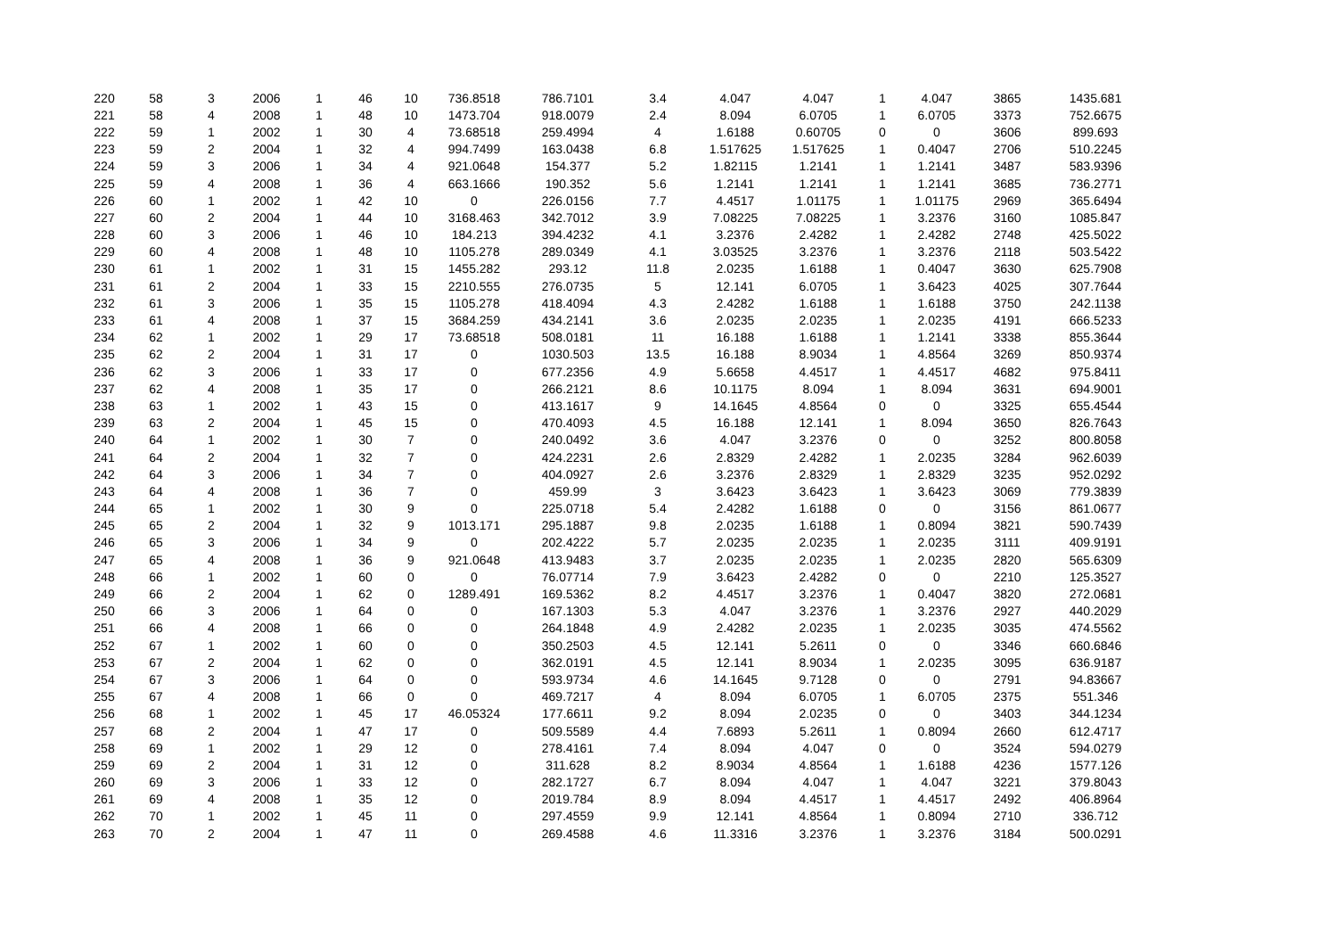| 220 | 58 | 3 | 2006 | 1 | 46 | 10 | 736.8518 | 786.7101 | 3.4 | 4.047 | 4.047 | 1 | 4.047 | 3865 | 1435.681 |
| 221 | 58 | 4 | 2008 | 1 | 48 | 10 | 1473.704 | 918.0079 | 2.4 | 8.094 | 6.0705 | 1 | 6.0705 | 3373 | 752.6675 |
| 222 | 59 | 1 | 2002 | 1 | 30 | 4 | 73.68518 | 259.4994 | 4 | 1.6188 | 0.60705 | 0 | 0 | 3606 | 899.693 |
| 223 | 59 | 2 | 2004 | 1 | 32 | 4 | 994.7499 | 163.0438 | 6.8 | 1.517625 | 1.517625 | 1 | 0.4047 | 2706 | 510.2245 |
| 224 | 59 | 3 | 2006 | 1 | 34 | 4 | 921.0648 | 154.377 | 5.2 | 1.82115 | 1.2141 | 1 | 1.2141 | 3487 | 583.9396 |
| 225 | 59 | 4 | 2008 | 1 | 36 | 4 | 663.1666 | 190.352 | 5.6 | 1.2141 | 1.2141 | 1 | 1.2141 | 3685 | 736.2771 |
| 226 | 60 | 1 | 2002 | 1 | 42 | 10 | 0 | 226.0156 | 7.7 | 4.4517 | 1.01175 | 1 | 1.01175 | 2969 | 365.6494 |
| 227 | 60 | 2 | 2004 | 1 | 44 | 10 | 3168.463 | 342.7012 | 3.9 | 7.08225 | 7.08225 | 1 | 3.2376 | 3160 | 1085.847 |
| 228 | 60 | 3 | 2006 | 1 | 46 | 10 | 184.213 | 394.4232 | 4.1 | 3.2376 | 2.4282 | 1 | 2.4282 | 2748 | 425.5022 |
| 229 | 60 | 4 | 2008 | 1 | 48 | 10 | 1105.278 | 289.0349 | 4.1 | 3.03525 | 3.2376 | 1 | 3.2376 | 2118 | 503.5422 |
| 230 | 61 | 1 | 2002 | 1 | 31 | 15 | 1455.282 | 293.12 | 11.8 | 2.0235 | 1.6188 | 1 | 0.4047 | 3630 | 625.7908 |
| 231 | 61 | 2 | 2004 | 1 | 33 | 15 | 2210.555 | 276.0735 | 5 | 12.141 | 6.0705 | 1 | 3.6423 | 4025 | 307.7644 |
| 232 | 61 | 3 | 2006 | 1 | 35 | 15 | 1105.278 | 418.4094 | 4.3 | 2.4282 | 1.6188 | 1 | 1.6188 | 3750 | 242.1138 |
| 233 | 61 | 4 | 2008 | 1 | 37 | 15 | 3684.259 | 434.2141 | 3.6 | 2.0235 | 2.0235 | 1 | 2.0235 | 4191 | 666.5233 |
| 234 | 62 | 1 | 2002 | 1 | 29 | 17 | 73.68518 | 508.0181 | 11 | 16.188 | 1.6188 | 1 | 1.2141 | 3338 | 855.3644 |
| 235 | 62 | 2 | 2004 | 1 | 31 | 17 | 0 | 1030.503 | 13.5 | 16.188 | 8.9034 | 1 | 4.8564 | 3269 | 850.9374 |
| 236 | 62 | 3 | 2006 | 1 | 33 | 17 | 0 | 677.2356 | 4.9 | 5.6658 | 4.4517 | 1 | 4.4517 | 4682 | 975.8411 |
| 237 | 62 | 4 | 2008 | 1 | 35 | 17 | 0 | 266.2121 | 8.6 | 10.1175 | 8.094 | 1 | 8.094 | 3631 | 694.9001 |
| 238 | 63 | 1 | 2002 | 1 | 43 | 15 | 0 | 413.1617 | 9 | 14.1645 | 4.8564 | 0 | 0 | 3325 | 655.4544 |
| 239 | 63 | 2 | 2004 | 1 | 45 | 15 | 0 | 470.4093 | 4.5 | 16.188 | 12.141 | 1 | 8.094 | 3650 | 826.7643 |
| 240 | 64 | 1 | 2002 | 1 | 30 | 7 | 0 | 240.0492 | 3.6 | 4.047 | 3.2376 | 0 | 0 | 3252 | 800.8058 |
| 241 | 64 | 2 | 2004 | 1 | 32 | 7 | 0 | 424.2231 | 2.6 | 2.8329 | 2.4282 | 1 | 2.0235 | 3284 | 962.6039 |
| 242 | 64 | 3 | 2006 | 1 | 34 | 7 | 0 | 404.0927 | 2.6 | 3.2376 | 2.8329 | 1 | 2.8329 | 3235 | 952.0292 |
| 243 | 64 | 4 | 2008 | 1 | 36 | 7 | 0 | 459.99 | 3 | 3.6423 | 3.6423 | 1 | 3.6423 | 3069 | 779.3839 |
| 244 | 65 | 1 | 2002 | 1 | 30 | 9 | 0 | 225.0718 | 5.4 | 2.4282 | 1.6188 | 0 | 0 | 3156 | 861.0677 |
| 245 | 65 | 2 | 2004 | 1 | 32 | 9 | 1013.171 | 295.1887 | 9.8 | 2.0235 | 1.6188 | 1 | 0.8094 | 3821 | 590.7439 |
| 246 | 65 | 3 | 2006 | 1 | 34 | 9 | 0 | 202.4222 | 5.7 | 2.0235 | 2.0235 | 1 | 2.0235 | 3111 | 409.9191 |
| 247 | 65 | 4 | 2008 | 1 | 36 | 9 | 921.0648 | 413.9483 | 3.7 | 2.0235 | 2.0235 | 1 | 2.0235 | 2820 | 565.6309 |
| 248 | 66 | 1 | 2002 | 1 | 60 | 0 | 0 | 76.07714 | 7.9 | 3.6423 | 2.4282 | 0 | 0 | 2210 | 125.3527 |
| 249 | 66 | 2 | 2004 | 1 | 62 | 0 | 1289.491 | 169.5362 | 8.2 | 4.4517 | 3.2376 | 1 | 0.4047 | 3820 | 272.0681 |
| 250 | 66 | 3 | 2006 | 1 | 64 | 0 | 0 | 167.1303 | 5.3 | 4.047 | 3.2376 | 1 | 3.2376 | 2927 | 440.2029 |
| 251 | 66 | 4 | 2008 | 1 | 66 | 0 | 0 | 264.1848 | 4.9 | 2.4282 | 2.0235 | 1 | 2.0235 | 3035 | 474.5562 |
| 252 | 67 | 1 | 2002 | 1 | 60 | 0 | 0 | 350.2503 | 4.5 | 12.141 | 5.2611 | 0 | 0 | 3346 | 660.6846 |
| 253 | 67 | 2 | 2004 | 1 | 62 | 0 | 0 | 362.0191 | 4.5 | 12.141 | 8.9034 | 1 | 2.0235 | 3095 | 636.9187 |
| 254 | 67 | 3 | 2006 | 1 | 64 | 0 | 0 | 593.9734 | 4.6 | 14.1645 | 9.7128 | 0 | 0 | 2791 | 94.83667 |
| 255 | 67 | 4 | 2008 | 1 | 66 | 0 | 0 | 469.7217 | 4 | 8.094 | 6.0705 | 1 | 6.0705 | 2375 | 551.346 |
| 256 | 68 | 1 | 2002 | 1 | 45 | 17 | 46.05324 | 177.6611 | 9.2 | 8.094 | 2.0235 | 0 | 0 | 3403 | 344.1234 |
| 257 | 68 | 2 | 2004 | 1 | 47 | 17 | 0 | 509.5589 | 4.4 | 7.6893 | 5.2611 | 1 | 0.8094 | 2660 | 612.4717 |
| 258 | 69 | 1 | 2002 | 1 | 29 | 12 | 0 | 278.4161 | 7.4 | 8.094 | 4.047 | 0 | 0 | 3524 | 594.0279 |
| 259 | 69 | 2 | 2004 | 1 | 31 | 12 | 0 | 311.628 | 8.2 | 8.9034 | 4.8564 | 1 | 1.6188 | 4236 | 1577.126 |
| 260 | 69 | 3 | 2006 | 1 | 33 | 12 | 0 | 282.1727 | 6.7 | 8.094 | 4.047 | 1 | 4.047 | 3221 | 379.8043 |
| 261 | 69 | 4 | 2008 | 1 | 35 | 12 | 0 | 2019.784 | 8.9 | 8.094 | 4.4517 | 1 | 4.4517 | 2492 | 406.8964 |
| 262 | 70 | 1 | 2002 | 1 | 45 | 11 | 0 | 297.4559 | 9.9 | 12.141 | 4.8564 | 1 | 0.8094 | 2710 | 336.712 |
| 263 | 70 | 2 | 2004 | 1 | 47 | 11 | 0 | 269.4588 | 4.6 | 11.3316 | 3.2376 | 1 | 3.2376 | 3184 | 500.0291 |